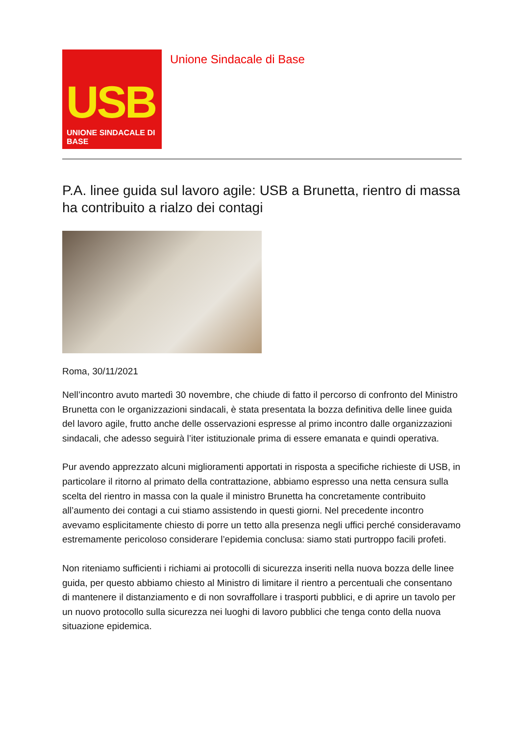USB
UNIONE SINDACALE DI BASE
Unione Sindacale di Base
P.A. linee guida sul lavoro agile: USB a Brunetta, rientro di massa ha contribuito a rialzo dei contagi
Roma, 30/11/2021
Nell’incontro avuto martedì 30 novembre, che chiude di fatto il percorso di confronto del Ministro Brunetta con le organizzazioni sindacali, è stata presentata la bozza definitiva delle linee guida del lavoro agile, frutto anche delle osservazioni espresse al primo incontro dalle organizzazioni sindacali, che adesso seguirà l’iter istituzionale prima di essere emanata e quindi operativa.
Pur avendo apprezzato alcuni miglioramenti apportati in risposta a specifiche richieste di USB, in particolare il ritorno al primato della contrattazione, abbiamo espresso una netta censura sulla scelta del rientro in massa con la quale il ministro Brunetta ha concretamente contribuito all’aumento dei contagi a cui stiamo assistendo in questi giorni. Nel precedente incontro avevamo esplicitamente chiesto di porre un tetto alla presenza negli uffici perché consideravamo estremamente pericoloso considerare l’epidemia conclusa: siamo stati purtroppo facili profeti.
Non riteniamo sufficienti i richiami ai protocolli di sicurezza inseriti nella nuova bozza delle linee guida, per questo abbiamo chiesto al Ministro di limitare il rientro a percentuali che consentano di mantenere il distanziamento e di non sovraffollare i trasporti pubblici, e di aprire un tavolo per un nuovo protocollo sulla sicurezza nei luoghi di lavoro pubblici che tenga conto della nuova situazione epidemica.